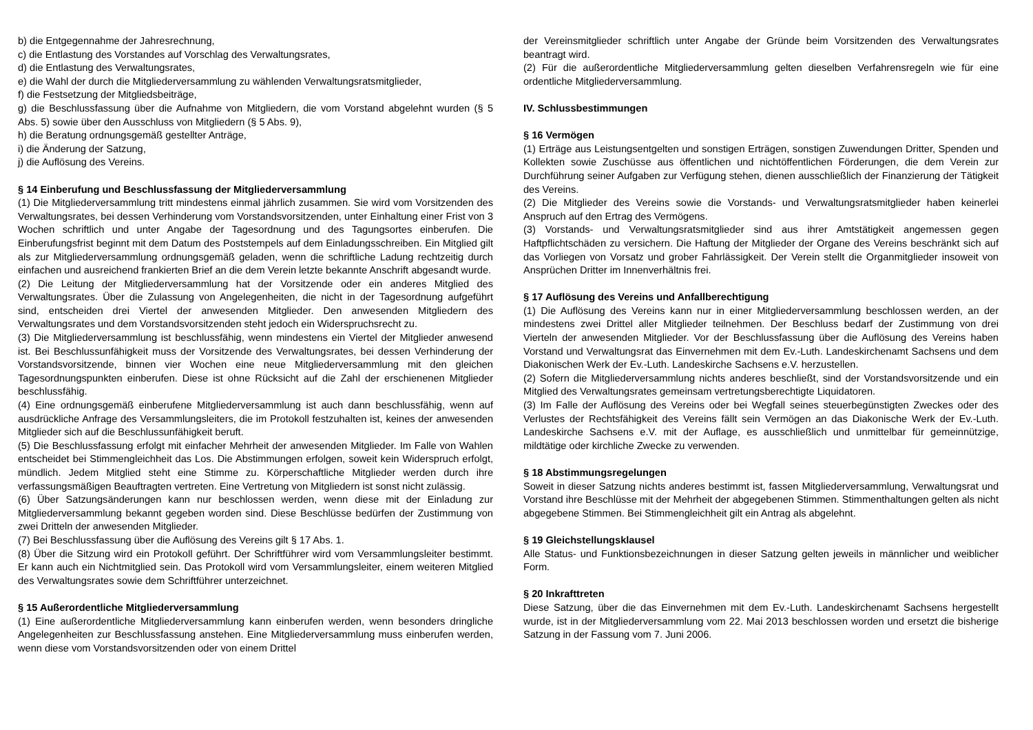b) die Entgegennahme der Jahresrechnung,
c) die Entlastung des Vorstandes auf Vorschlag des Verwaltungsrates,
d) die Entlastung des Verwaltungsrates,
e) die Wahl der durch die Mitgliederversammlung zu wählenden Verwaltungsratsmitglieder,
f) die Festsetzung der Mitgliedsbeiträge,
g) die Beschlussfassung über die Aufnahme von Mitgliedern, die vom Vorstand abgelehnt wurden (§ 5 Abs. 5) sowie über den Ausschluss von Mitgliedern (§ 5 Abs. 9),
h) die Beratung ordnungsgemäß gestellter Anträge,
i) die Änderung der Satzung,
j) die Auflösung des Vereins.
§ 14 Einberufung und Beschlussfassung der Mitgliederversammlung
(1) Die Mitgliederversammlung tritt mindestens einmal jährlich zusammen. Sie wird vom Vorsitzenden des Verwaltungsrates, bei dessen Verhinderung vom Vorstandsvorsitzenden, unter Einhaltung einer Frist von 3 Wochen schriftlich und unter Angabe der Tagesordnung und des Tagungsortes einberufen. Die Einberufungsfrist beginnt mit dem Datum des Poststempels auf dem Einladungsschreiben. Ein Mitglied gilt als zur Mitgliederversammlung ordnungsgemäß geladen, wenn die schriftliche Ladung rechtzeitig durch einfachen und ausreichend frankierten Brief an die dem Verein letzte bekannte Anschrift abgesandt wurde.
(2) Die Leitung der Mitgliederversammlung hat der Vorsitzende oder ein anderes Mitglied des Verwaltungsrates. Über die Zulassung von Angelegenheiten, die nicht in der Tagesordnung aufgeführt sind, entscheiden drei Viertel der anwesenden Mitglieder. Den anwesenden Mitgliedern des Verwaltungsrates und dem Vorstandsvorsitzenden steht jedoch ein Widerspruchsrecht zu.
(3) Die Mitgliederversammlung ist beschlussfähig, wenn mindestens ein Viertel der Mitglieder anwesend ist. Bei Beschlussunfähigkeit muss der Vorsitzende des Verwaltungsrates, bei dessen Verhinderung der Vorstandsvorsitzende, binnen vier Wochen eine neue Mitgliederversammlung mit den gleichen Tagesordnungspunkten einberufen. Diese ist ohne Rücksicht auf die Zahl der erschienenen Mitglieder beschlussfähig.
(4) Eine ordnungsgemäß einberufene Mitgliederversammlung ist auch dann beschlussfähig, wenn auf ausdrückliche Anfrage des Versammlungsleiters, die im Protokoll festzuhalten ist, keines der anwesenden Mitglieder sich auf die Beschlussunfähigkeit beruft.
(5) Die Beschlussfassung erfolgt mit einfacher Mehrheit der anwesenden Mitglieder. Im Falle von Wahlen entscheidet bei Stimmengleichheit das Los. Die Abstimmungen erfolgen, soweit kein Widerspruch erfolgt, mündlich. Jedem Mitglied steht eine Stimme zu. Körperschaftliche Mitglieder werden durch ihre verfassungsmäßigen Beauftragten vertreten. Eine Vertretung von Mitgliedern ist sonst nicht zulässig.
(6) Über Satzungsänderungen kann nur beschlossen werden, wenn diese mit der Einladung zur Mitgliederversammlung bekannt gegeben worden sind. Diese Beschlüsse bedürfen der Zustimmung von zwei Dritteln der anwesenden Mitglieder.
(7) Bei Beschlussfassung über die Auflösung des Vereins gilt § 17 Abs. 1.
(8) Über die Sitzung wird ein Protokoll geführt. Der Schriftführer wird vom Versammlungsleiter bestimmt. Er kann auch ein Nichtmitglied sein. Das Protokoll wird vom Versammlungsleiter, einem weiteren Mitglied des Verwaltungsrates sowie dem Schriftführer unterzeichnet.
§ 15 Außerordentliche Mitgliederversammlung
(1) Eine außerordentliche Mitgliederversammlung kann einberufen werden, wenn besonders dringliche Angelegenheiten zur Beschlussfassung anstehen. Eine Mitgliederversammlung muss einberufen werden, wenn diese vom Vorstandsvorsitzenden oder von einem Drittel
der Vereinsmitglieder schriftlich unter Angabe der Gründe beim Vorsitzenden des Verwaltungsrates beantragt wird.
(2) Für die außerordentliche Mitgliederversammlung gelten dieselben Verfahrensregeln wie für eine ordentliche Mitgliederversammlung.
IV. Schlussbestimmungen
§ 16 Vermögen
(1) Erträge aus Leistungsentgelten und sonstigen Erträgen, sonstigen Zuwendungen Dritter, Spenden und Kollekten sowie Zuschüsse aus öffentlichen und nichtöffentlichen Förderungen, die dem Verein zur Durchführung seiner Aufgaben zur Verfügung stehen, dienen ausschließlich der Finanzierung der Tätigkeit des Vereins.
(2) Die Mitglieder des Vereins sowie die Vorstands- und Verwaltungsratsmitglieder haben keinerlei Anspruch auf den Ertrag des Vermögens.
(3) Vorstands- und Verwaltungsratsmitglieder sind aus ihrer Amtstätigkeit angemessen gegen Haftpflichtschäden zu versichern. Die Haftung der Mitglieder der Organe des Vereins beschränkt sich auf das Vorliegen von Vorsatz und grober Fahrlässigkeit. Der Verein stellt die Organmitglieder insoweit von Ansprüchen Dritter im Innenverhältnis frei.
§ 17 Auflösung des Vereins und Anfallberechtigung
(1) Die Auflösung des Vereins kann nur in einer Mitgliederversammlung beschlossen werden, an der mindestens zwei Drittel aller Mitglieder teilnehmen. Der Beschluss bedarf der Zustimmung von drei Vierteln der anwesenden Mitglieder. Vor der Beschlussfassung über die Auflösung des Vereins haben Vorstand und Verwaltungsrat das Einvernehmen mit dem Ev.-Luth. Landeskirchenamt Sachsens und dem Diakonischen Werk der Ev.-Luth. Landeskirche Sachsens e.V. herzustellen.
(2) Sofern die Mitgliederversammlung nichts anderes beschließt, sind der Vorstandsvorsitzende und ein Mitglied des Verwaltungsrates gemeinsam vertretungsberechtigte Liquidatoren.
(3) Im Falle der Auflösung des Vereins oder bei Wegfall seines steuerbegünstigten Zweckes oder des Verlustes der Rechtsfähigkeit des Vereins fällt sein Vermögen an das Diakonische Werk der Ev.-Luth. Landeskirche Sachsens e.V. mit der Auflage, es ausschließlich und unmittelbar für gemeinnützige, mildtätige oder kirchliche Zwecke zu verwenden.
§ 18 Abstimmungsregelungen
Soweit in dieser Satzung nichts anderes bestimmt ist, fassen Mitgliederversammlung, Verwaltungsrat und Vorstand ihre Beschlüsse mit der Mehrheit der abgegebenen Stimmen. Stimmenthaltungen gelten als nicht abgegebene Stimmen. Bei Stimmengleichheit gilt ein Antrag als abgelehnt.
§ 19 Gleichstellungsklausel
Alle Status- und Funktionsbezeichnungen in dieser Satzung gelten jeweils in männlicher und weiblicher Form.
§ 20 Inkrafttreten
Diese Satzung, über die das Einvernehmen mit dem Ev.-Luth. Landeskirchenamt Sachsens hergestellt wurde, ist in der Mitgliederversammlung vom 22. Mai 2013 beschlossen worden und ersetzt die bisherige Satzung in der Fassung vom 7. Juni 2006.